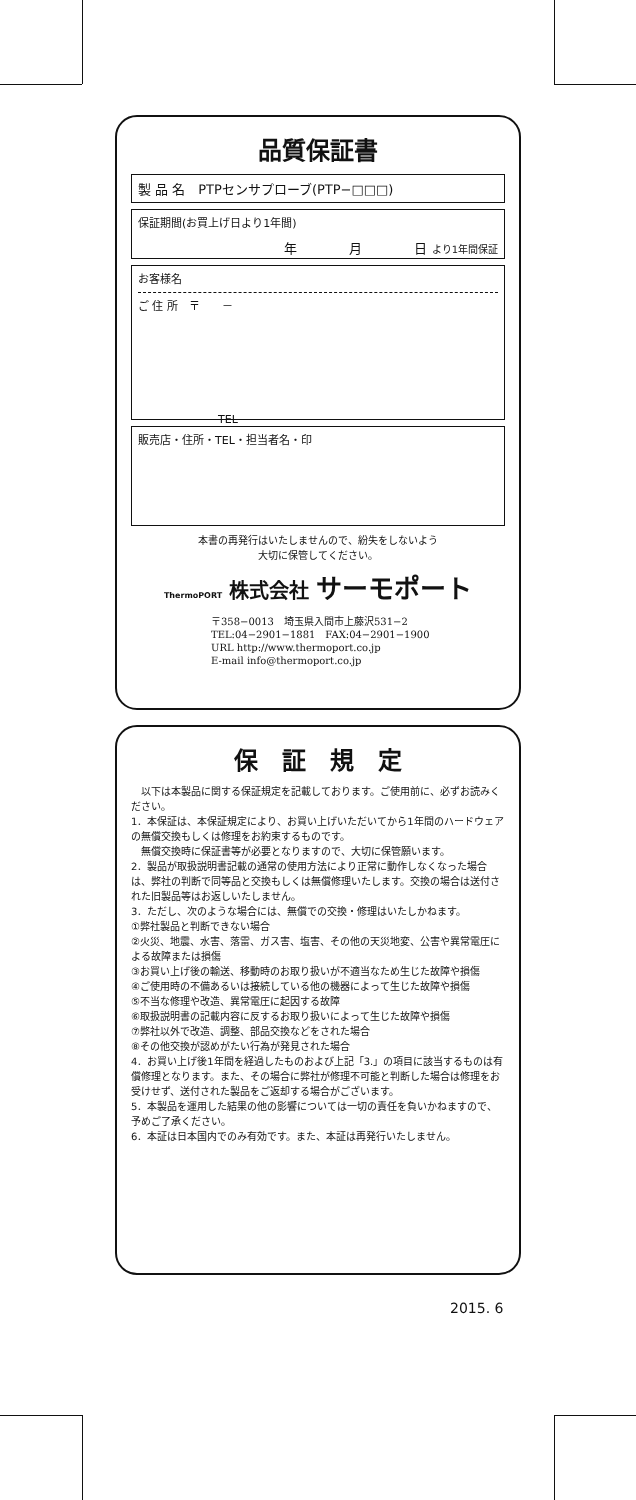品質保証書
製 品 名　PTPセンサプローブ(PTP−□□□)
保証期間(お買上げ日より1年間)
年　　　　月　　　　日 より1年間保証
お客様名
ご 住 所　〒　　－
TEL
販売店・住所・TEL・担当者名・印
本書の再発行はいたしませんので、紛失をしないよう
大切に保管してください。
ThermoPORT 株式会社 サーモポート
〒358−0013　埼玉県入間市上藤沢531−2
TEL:04−2901−1881　FAX:04−2901−1900
URL http://www.thermoport.co.jp
E-mail info@thermoport.co.jp
保　証　規　定
　以下は本製品に関する保証規定を記載しております。ご使用前に、必ずお読みください。
1．本保証は、本保証規定により、お買い上げいただいてから1年間のハードウェアの無償交換もしくは修理をお約束するものです。
　無償交換時に保証書等が必要となりますので、大切に保管願います。
2．製品が取扱説明書記載の通常の使用方法により正常に動作しなくなった場合は、弊社の判断で同等品と交換もしくは無償修理いたします。交換の場合は送付された旧製品等はお返しいたしません。
3．ただし、次のような場合には、無償での交換・修理はいたしかねます。
①弊社製品と判断できない場合
②火災、地震、水害、落雷、ガス害、塩害、その他の天災地変、公害や異常電圧による故障または損傷
③お買い上げ後の輸送、移動時のお取り扱いが不適当なため生じた故障や損傷
④ご使用時の不備あるいは接続している他の機器によって生じた故障や損傷
⑤不当な修理や改造、異常電圧に起因する故障
⑥取扱説明書の記載内容に反するお取り扱いによって生じた故障や損傷
⑦弊社以外で改造、調整、部品交換などをされた場合
⑧その他交換が認めがたい行為が発見された場合
4．お買い上げ後1年間を経過したものおよび上記「3.」の項目に該当するものは有償修理となります。また、その場合に弊社が修理不可能と判断した場合は修理をお受けせず、送付された製品をご返却する場合がございます。
5．本製品を運用した結果の他の影響については一切の責任を負いかねますので、予めご了承ください。
6．本証は日本国内でのみ有効です。また、本証は再発行いたしません。
2015. 6